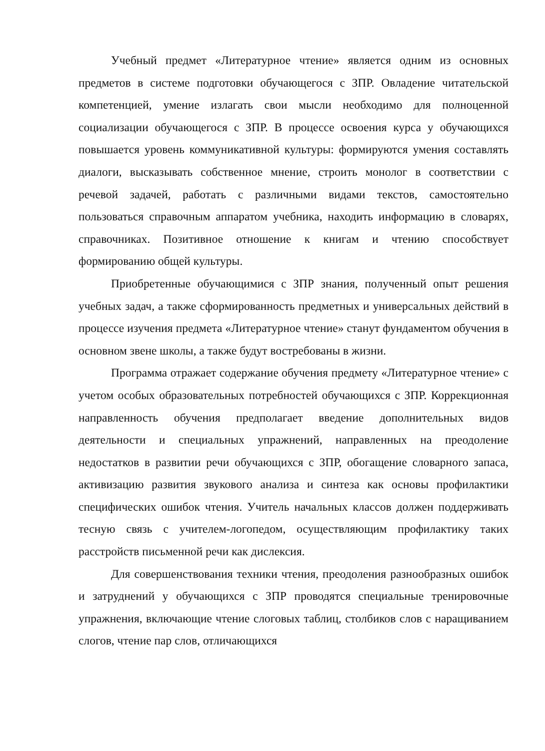Учебный предмет «Литературное чтение» является одним из основных предметов в системе подготовки обучающегося с ЗПР. Овладение читательской компетенцией, умение излагать свои мысли необходимо для полноценной социализации обучающегося с ЗПР. В процессе освоения курса у обучающихся повышается уровень коммуникативной культуры: формируются умения составлять диалоги, высказывать собственное мнение, строить монолог в соответствии с речевой задачей, работать с различными видами текстов, самостоятельно пользоваться справочным аппаратом учебника, находить информацию в словарях, справочниках. Позитивное отношение к книгам и чтению способствует формированию общей культуры.
Приобретенные обучающимися с ЗПР знания, полученный опыт решения учебных задач, а также сформированность предметных и универсальных действий в процессе изучения предмета «Литературное чтение» станут фундаментом обучения в основном звене школы, а также будут востребованы в жизни.
Программа отражает содержание обучения предмету «Литературное чтение» с учетом особых образовательных потребностей обучающихся с ЗПР. Коррекционная направленность обучения предполагает введение дополнительных видов деятельности и специальных упражнений, направленных на преодоление недостатков в развитии речи обучающихся с ЗПР, обогащение словарного запаса, активизацию развития звукового анализа и синтеза как основы профилактики специфических ошибок чтения. Учитель начальных классов должен поддерживать тесную связь с учителем-логопедом, осуществляющим профилактику таких расстройств письменной речи как дислексия.
Для совершенствования техники чтения, преодоления разнообразных ошибок и затруднений у обучающихся с ЗПР проводятся специальные тренировочные упражнения, включающие чтение слоговых таблиц, столбиков слов с наращиванием слогов, чтение пар слов, отличающихся